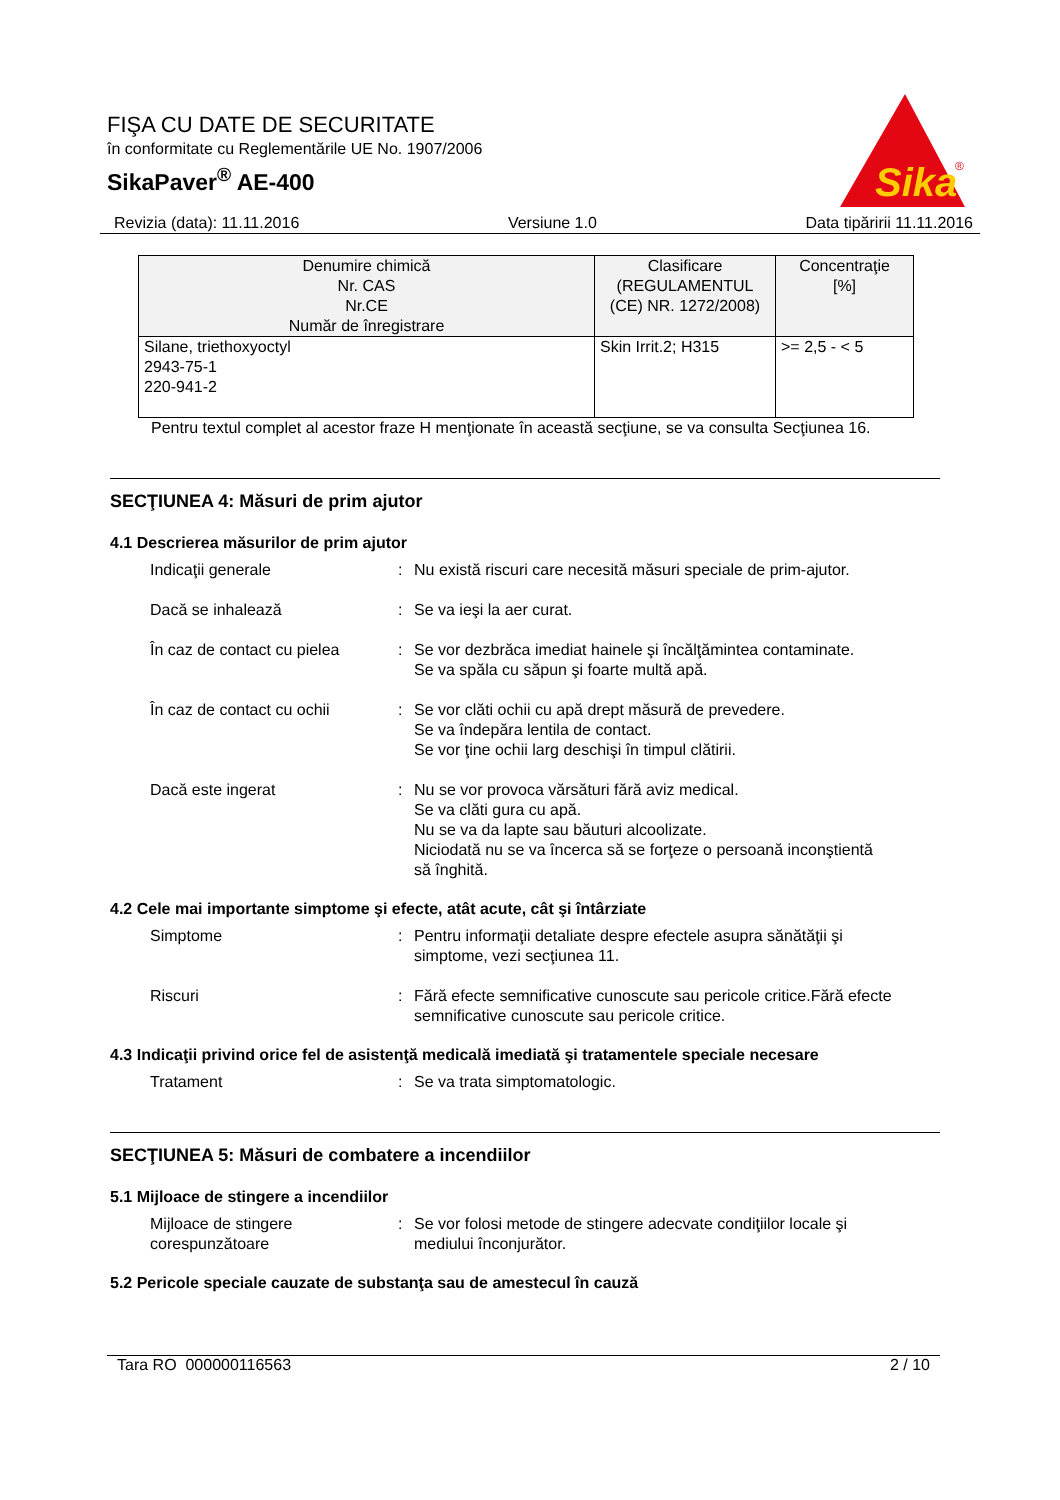FIŞA CU DATE DE SECURITATE
în conformitate cu Reglementările UE No. 1907/2006
SikaPaver<sup>®</sup> AE-400
Sika
®
Revizia (data): 11.11.2016 Versiune 1.0 Data tipăririi 11.11.2016
| Denumire chimică Nr. CAS Nr.CE Număr de înregistrare | Clasificare (REGULAMENTUL (CE) NR. 1272/2008) | Concentraţie [%] |
| --- | --- | --- |
| Silane, triethoxyoctyl 2943-75-1 220-941-2 | Skin Irrit.2; H315 | >= 2,5 - < 5 |
Pentru textul complet al acestor fraze H menţionate în această secţiune, se va consulta Secţiunea 16.
SECŢIUNEA 4: Măsuri de prim ajutor
4.1 Descrierea măsurilor de prim ajutor
Indicaţii generale : Nu există riscuri care necesită măsuri speciale de prim-ajutor.
Dacă se inhalează : Se va ieşi la aer curat.
În caz de contact cu pielea
: Se vor dezbrăca imediat hainele şi încălţămintea contaminate.
Se va spăla cu săpun şi foarte multă apă.
În caz de contact cu ochii
: Se vor clăti ochii cu apă drept măsură de prevedere.
Se va îndepăra lentila de contact.
Se vor ţine ochii larg deschişi în timpul clătirii.
Dacă este ingerat : Nu se vor provoca vărsături fără aviz medical.
Se va clăti gura cu apă.
Nu se va da lapte sau băuturi alcoolizate.
Niciodată nu se va încerca să se forţeze o persoană inconştientă să înghită.
4.2 Cele mai importante simptome şi efecte, atât acute, cât şi întârziate
Simptome : Pentru informaţii detaliate despre efectele asupra sănătăţii şi simptome, vezi secţiunea 11.
Riscuri : Fără efecte semnificative cunoscute sau pericole critice.Fără efecte semnificative cunoscute sau pericole critice.
4.3 Indicaţii privind orice fel de asistenţă medicală imediată şi tratamentele speciale necesare
Tratament : Se va trata simptomatologic.
SECŢIUNEA 5: Măsuri de combatere a incendiilor
5.1 Mijloace de stingere a incendiilor
Mijloace de stingere corespunzătoare
: Se vor folosi metode de stingere adecvate condiţiilor locale şi mediului înconjurător.
5.2 Pericole speciale cauzate de substanţa sau de amestecul în cauză
Tara RO 000000116563 2 / 10